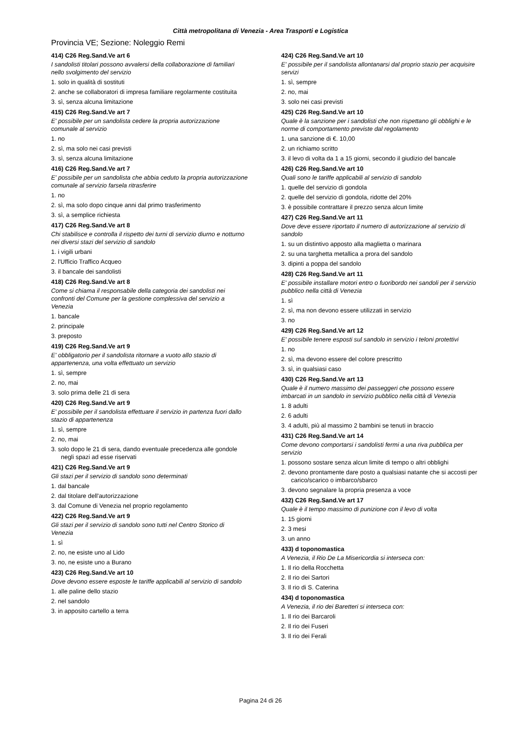Città metropolitana di Venezia - Area Trasporti e Logistica
Provincia VE; Sezione: Noleggio Remi
414) C26 Reg.Sand.Ve art 6
I sandolisti titolari possono avvalersi della collaborazione di familiari nello svolgimento del servizio
1. solo in qualità di sostituti
2. anche se collaboratori di impresa familiare regolarmente costituita
3. sì, senza alcuna limitazione
415) C26 Reg.Sand.Ve art 7
E' possibile per un sandolista cedere la propria autorizzazione comunale al servizio
1. no
2. sì, ma solo nei casi previsti
3. sì, senza alcuna limitazione
416) C26 Reg.Sand.Ve art 7
E' possibile per un sandolista che abbia ceduto la propria autorizzazione comunale al servizio farsela ritrasferire
1. no
2. sì, ma solo dopo cinque anni dal primo trasferimento
3. sì, a semplice richiesta
417) C26 Reg.Sand.Ve art 8
Chi stabilisce e controlla il rispetto dei turni di servizio diurno e notturno nei diversi stazi del servizio di sandolo
1. i vigili urbani
2. l'Ufficio Traffico Acqueo
3. il bancale dei sandolisti
418) C26 Reg.Sand.Ve art 8
Come si chiama il responsabile della categoria dei sandolisti nei confronti del Comune per la gestione complessiva del servizio a Venezia
1. bancale
2. principale
3. preposto
419) C26 Reg.Sand.Ve art 9
E' obbligatorio per il sandolista ritornare a vuoto allo stazio di appartenenza, una volta effettuato un servizio
1. sì, sempre
2. no, mai
3. solo prima delle 21 di sera
420) C26 Reg.Sand.Ve art 9
E' possibile per il sandolista effettuare il servizio in partenza fuori dallo stazio di appartenenza
1. sì, sempre
2. no, mai
3. solo dopo le 21 di sera, dando eventuale precedenza alle gondole negli spazi ad esse riservati
421) C26 Reg.Sand.Ve art 9
Gli stazi per il servizio di sandolo sono determinati
1. dal bancale
2. dal titolare dell'autorizzazione
3. dal Comune di Venezia nel proprio regolamento
422) C26 Reg.Sand.Ve art 9
Gli stazi per il servizio di sandolo sono tutti nel Centro Storico di Venezia
1. sì
2. no, ne esiste uno al Lido
3. no, ne esiste uno a Burano
423) C26 Reg.Sand.Ve art 10
Dove devono essere esposte le tariffe applicabili al servizio di sandolo
1. alle paline dello stazio
2. nel sandolo
3. in apposito cartello a terra
424) C26 Reg.Sand.Ve art 10
E' possibile per il sandolista allontanarsi dal proprio stazio per acquisire servizi
1. sì, sempre
2. no, mai
3. solo nei casi previsti
425) C26 Reg.Sand.Ve art 10
Quale è la sanzione per i sandolisti che non rispettano gli obblighi e le norme di comportamento previste dal regolamento
1. una sanzione di €. 10,00
2. un richiamo scritto
3. il levo di volta da 1 a 15 giorni, secondo il giudizio del bancale
426) C26 Reg.Sand.Ve art 10
Quali sono le tariffe applicabili al servizio di sandolo
1. quelle del servizio di gondola
2. quelle del servizio di gondola, ridotte del 20%
3. è possibile contrattare il prezzo senza alcun limite
427) C26 Reg.Sand.Ve art 11
Dove deve essere riportato il numero di autorizzazione al servizio di sandolo
1. su un distintivo apposto alla maglietta o marinara
2. su una targhetta metallica a prora del sandolo
3. dipinti a poppa del sandolo
428) C26 Reg.Sand.Ve art 11
E' possibile installare motori entro o fuoribordo nei sandoli per il servizio pubblico nella città di Venezia
1. sì
2. sì, ma non devono essere utilizzati in servizio
3. no
429) C26 Reg.Sand.Ve art 12
E' possibile tenere esposti sul sandolo in servizio i teloni protettivi
1. no
2. sì, ma devono essere del colore prescritto
3. sì, in qualsiasi caso
430) C26 Reg.Sand.Ve art 13
Quale è il numero massimo dei passeggeri che possono essere imbarcati in un sandolo in servizio pubblico nella città di Venezia
1. 8 adulti
2. 6 adulti
3. 4 adulti, più al massimo 2 bambini se tenuti in braccio
431) C26 Reg.Sand.Ve art 14
Come devono comportarsi i sandolisti fermi a una riva pubblica per servizio
1. possono sostare senza alcun limite di tempo o altri obblighi
2. devono prontamente dare posto a qualsiasi natante che si accosti per carico/scarico o imbarco/sbarco
3. devono segnalare la propria presenza a voce
432) C26 Reg.Sand.Ve art 17
Quale è il tempo massimo di punizione con il levo di volta
1. 15 giorni
2. 3 mesi
3. un anno
433) d toponomastica
A Venezia, il Rio De La Misericordia si interseca con:
1. Il rio della Rocchetta
2. Il rio dei Sartori
3. Il rio di S. Caterina
434) d toponomastica
A Venezia, il rio dei Baretteri si interseca con:
1. Il rio dei Barcaroli
2. Il rio dei Fuseri
3. Il rio dei Ferali
Pagina 24 di 26